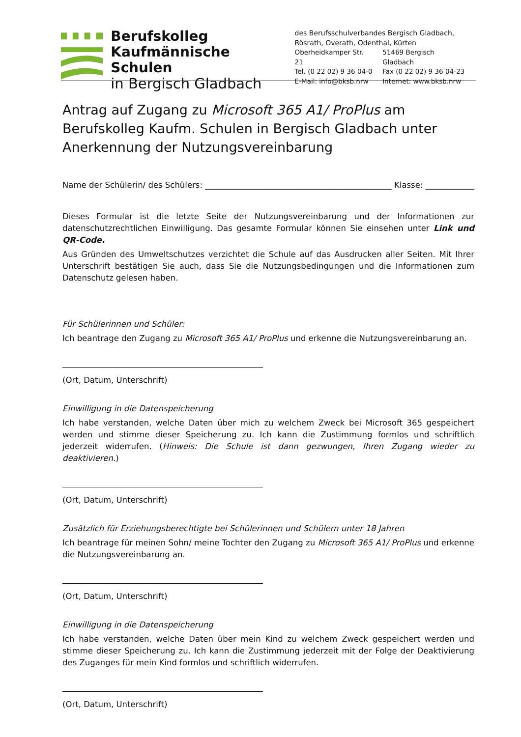Berufskolleg
Kaufmännische Schulen
in Bergisch Gladbach
des Berufsschulverbandes Bergisch Gladbach,
Rösrath, Overath, Odenthal, Kürten
| Oberheidkamper Str. 21 | 51469 Bergisch Gladbach |
| Tel. (0 22 02) 9 36 04-0 | Fax (0 22 02) 9 36 04-23 |
| E-Mail: info@bksb.nrw | Internet: www.bksb.nrw |
Antrag auf Zugang zu Microsoft 365 A1/ ProPlus am Berufskolleg Kaufm. Schulen in Bergisch Gladbach unter Anerkennung der Nutzungsvereinbarung
Name der Schülerin/ des Schülers: ______________________________________________ Klasse: ____________
Dieses Formular ist die letzte Seite der Nutzungsvereinbarung und der Informationen zur datenschutzrechtlichen Einwilligung. Das gesamte Formular können Sie einsehen unter Link und QR-Code.
Aus Gründen des Umweltschutzes verzichtet die Schule auf das Ausdrucken aller Seiten. Mit Ihrer Unterschrift bestätigen Sie auch, dass Sie die Nutzungsbedingungen und die Informationen zum Datenschutz gelesen haben.
Für Schülerinnen und Schüler:
Ich beantrage den Zugang zu Microsoft 365 A1/ ProPlus und erkenne die Nutzungsvereinbarung an.
(Ort, Datum, Unterschrift)
Einwilligung in die Datenspeicherung
Ich habe verstanden, welche Daten über mich zu welchem Zweck bei Microsoft 365 gespeichert werden und stimme dieser Speicherung zu. Ich kann die Zustimmung formlos und schriftlich jederzeit widerrufen. (Hinweis: Die Schule ist dann gezwungen, Ihren Zugang wieder zu deaktivieren.)
(Ort, Datum, Unterschrift)
Zusätzlich für Erziehungsberechtigte bei Schülerinnen und Schülern unter 18 Jahren
Ich beantrage für meinen Sohn/ meine Tochter den Zugang zu Microsoft 365 A1/ ProPlus und erkenne die Nutzungsvereinbarung an.
(Ort, Datum, Unterschrift)
Einwilligung in die Datenspeicherung
Ich habe verstanden, welche Daten über mein Kind zu welchem Zweck gespeichert werden und stimme dieser Speicherung zu. Ich kann die Zustimmung jederzeit mit der Folge der Deaktivierung des Zuganges für mein Kind formlos und schriftlich widerrufen.
(Ort, Datum, Unterschrift)